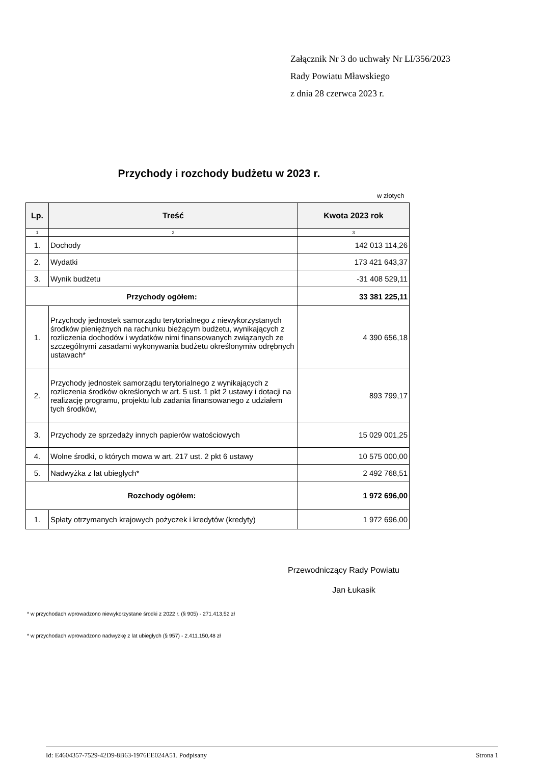Załącznik Nr 3 do uchwały Nr LI/356/2023
Rady Powiatu Mławskiego
z dnia 28 czerwca 2023 r.
Przychody i rozchody budżetu w 2023 r.
w złotych
| Lp. | Treść | Kwota 2023 rok |
| --- | --- | --- |
| 1 | 2 | 3 |
| 1. | Dochody | 142 013 114,26 |
| 2. | Wydatki | 173 421 643,37 |
| 3. | Wynik budżetu | -31 408 529,11 |
| Przychody ogółem: | | 33 381 225,11 |
| 1. | Przychody jednostek samorządu terytorialnego z niewykorzystanych środków pieniężnych na rachunku bieżącym budżetu, wynikających z rozliczenia dochodów i wydatków nimi finansowanych związanych ze szczególnymi zasadami wykonywania budżetu określonymiw odrębnych ustawach* | 4 390 656,18 |
| 2. | Przychody jednostek samorządu terytorialnego z wynikających z rozliczenia środków określonych w art. 5 ust. 1 pkt 2 ustawy i dotacji na realizację programu, projektu lub zadania finansowanego z udziałem tych środków, | 893 799,17 |
| 3. | Przychody ze sprzedaży innych papierów watościowych | 15 029 001,25 |
| 4. | Wolne środki, o których mowa w art. 217 ust. 2 pkt 6 ustawy | 10 575 000,00 |
| 5. | Nadwyżka z lat ubiegłych* | 2 492 768,51 |
| Rozchody ogółem: | | 1 972 696,00 |
| 1. | Spłaty otrzymanych krajowych pożyczek i kredytów (kredyty) | 1 972 696,00 |
Przewodniczący Rady Powiatu
Jan Łukasik
* w przychodach wprowadzono niewykorzystane środki z 2022 r. (§ 905) - 271.413,52 zł
* w przychodach wprowadzono nadwyżkę z lat ubiegłych (§ 957) - 2.411.150,48 zł
Id: E4604357-7529-42D9-8B63-1976EE024A51. Podpisany Strona 1